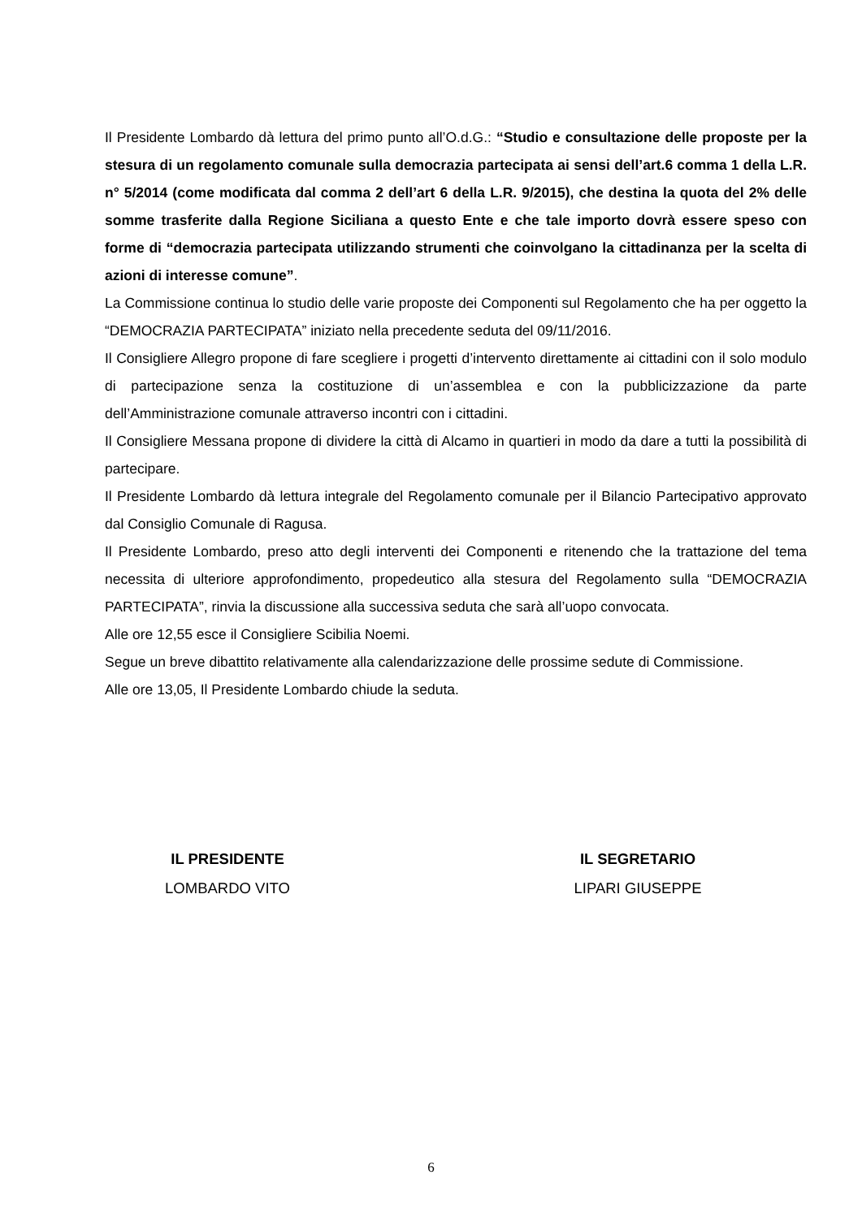Il Presidente Lombardo dà lettura del primo punto all’O.d.G.: “Studio e consultazione delle proposte per la stesura di un regolamento comunale sulla democrazia partecipata ai sensi dell’art.6 comma 1 della L.R. n° 5/2014 (come modificata dal comma 2 dell’art 6 della L.R. 9/2015), che destina la quota del 2% delle somme trasferite dalla Regione Siciliana a questo Ente e che tale importo dovrà essere speso con forme di “democrazia partecipata utilizzando strumenti che coinvolgano la cittadinanza per la scelta di azioni di interesse comune”.
La Commissione continua lo studio delle varie proposte dei Componenti sul Regolamento che ha per oggetto la “DEMOCRAZIA PARTECIPATA” iniziato nella precedente seduta del 09/11/2016.
Il Consigliere Allegro propone di fare scegliere i progetti d’intervento direttamente ai cittadini con il solo modulo di partecipazione senza la costituzione di un’assemblea e con la pubblicizzazione da parte dell’Amministrazione comunale attraverso incontri con i cittadini.
Il Consigliere Messana propone di dividere la città di Alcamo in quartieri in modo da dare a tutti la possibilità di partecipare.
Il Presidente Lombardo dà lettura integrale del Regolamento comunale per il Bilancio Partecipativo approvato dal Consiglio Comunale di Ragusa.
Il Presidente Lombardo, preso atto degli interventi dei Componenti e ritenendo che la trattazione del tema necessita di ulteriore approfondimento, propedeutico alla stesura del Regolamento sulla “DEMOCRAZIA PARTECIPATA”, rinvia la discussione alla successiva seduta che sarà all’uopo convocata.
Alle ore 12,55 esce il Consigliere Scibilia Noemi.
Segue un breve dibattito relativamente alla calendarizzazione delle prossime sedute di Commissione.
Alle ore 13,05, Il Presidente Lombardo chiude la seduta.
IL PRESIDENTE
LOMBARDO VITO
IL SEGRETARIO
LIPARI GIUSEPPE
6